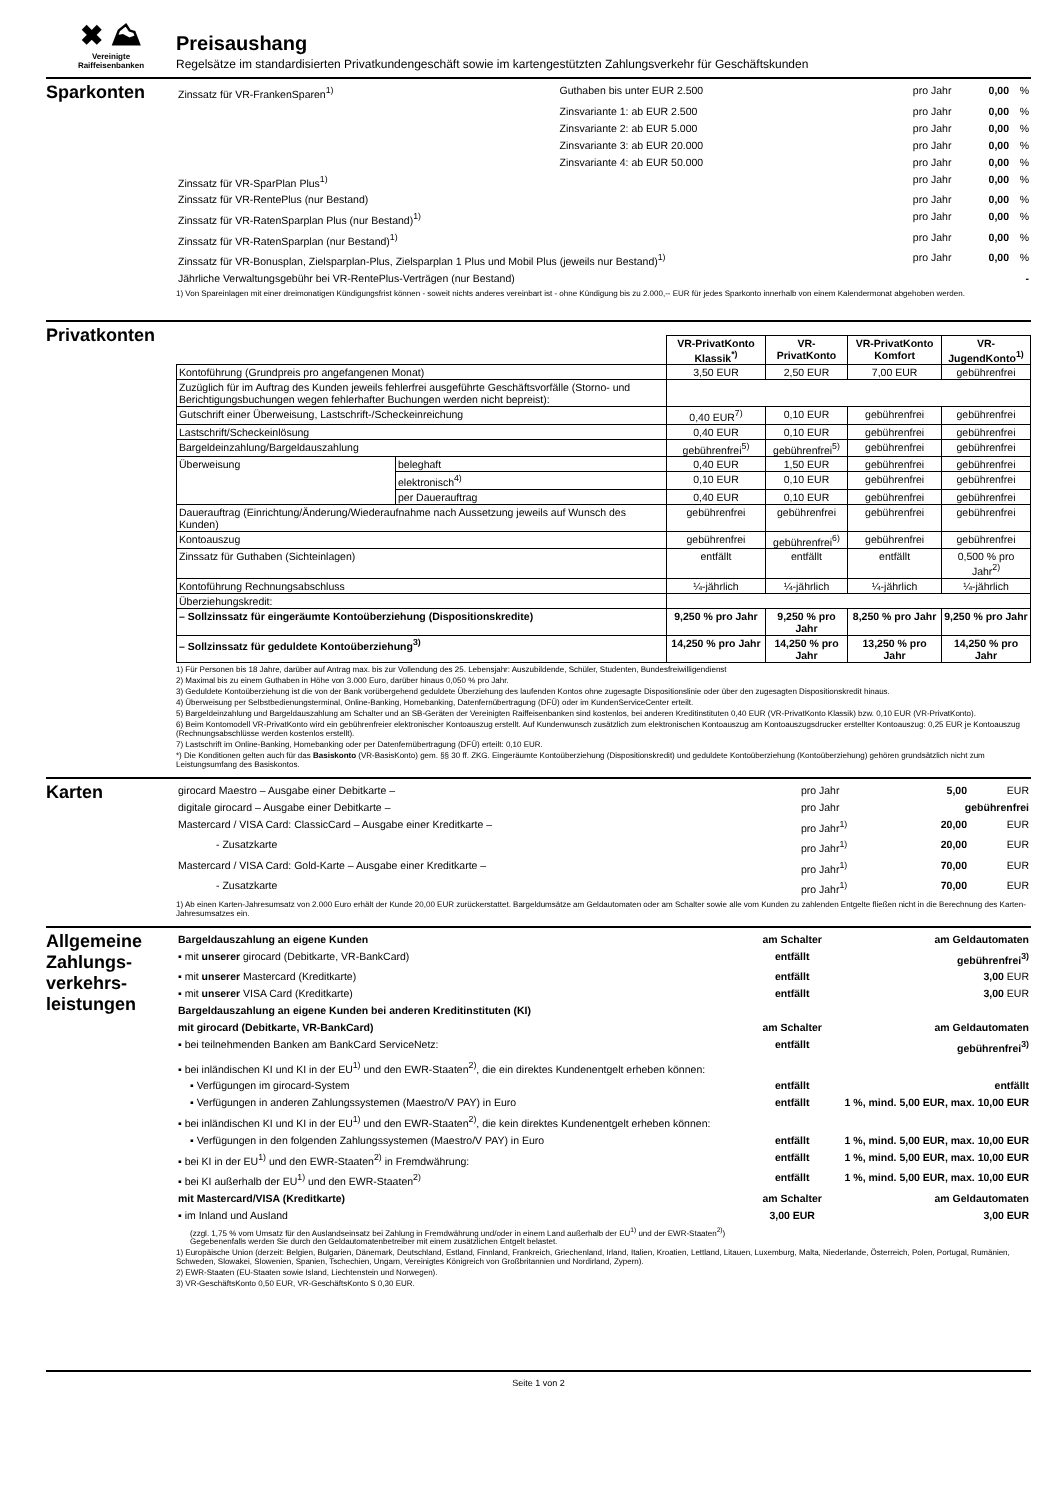✖ ⛰
Vereinigte
Raiffeisenbanken
Preisaushang
Regelsätze im standardisierten Privatkundengeschäft sowie im kartengestützten Zahlungsverkehr für Geschäftskunden
Sparkonten
| Zinssatz für VR-FrankenSparen<sup>1)</sup> | Guthaben bis unter EUR 2.500 | pro Jahr | 0,00 | % |
| | Zinsvariante 1: ab EUR 2.500 | pro Jahr | 0,00 | % |
| | Zinsvariante 2: ab EUR 5.000 | pro Jahr | 0,00 | % |
| | Zinsvariante 3: ab EUR 20.000 | pro Jahr | 0,00 | % |
| | Zinsvariante 4: ab EUR 50.000 | pro Jahr | 0,00 | % |
| Zinssatz für VR-SparPlan Plus<sup>1)</sup> | | pro Jahr | 0,00 | % |
| Zinssatz für VR-RentePlus (nur Bestand) | | pro Jahr | 0,00 | % |
| Zinssatz für VR-RatenSparplan Plus (nur Bestand)<sup>1)</sup> | | pro Jahr | 0,00 | % |
| Zinssatz für VR-RatenSparplan (nur Bestand)<sup>1)</sup> | | pro Jahr | 0,00 | % |
| Zinssatz für VR-Bonusplan, Zielsparplan-Plus, Zielsparplan 1 Plus und Mobil Plus (jeweils nur Bestand)<sup>1)</sup> | | pro Jahr | 0,00 | % |
| Jährliche Verwaltungsgebühr bei VR-RentePlus-Verträgen (nur Bestand) | | | | - |
1) Von Spareinlagen mit einer dreimonatigen Kündigungsfrist können - soweit nichts anderes vereinbart ist - ohne Kündigung bis zu 2.000,-- EUR für jedes Sparkonto innerhalb von einem Kalendermonat abgehoben werden.
Privatkonten
| | | VR-PrivatKonto Klassik<sup>*)</sup> | VR-PrivatKonto | VR-PrivatKonto Komfort | VR-JugendKonto<sup>1)</sup> |
| Kontoführung (Grundpreis pro angefangenen Monat) | | 3,50 EUR | 2,50 EUR | 7,00 EUR | gebührenfrei |
| Zuzüglich für im Auftrag des Kunden jeweils fehlerfrei ausgeführte Geschäftsvorfälle (Storno- und Berichtigungsbuchungen wegen fehlerhafter Buchungen werden nicht bepreist): | | | | | |
| Gutschrift einer Überweisung, Lastschrift-/Scheckeinreichung | | 0,40 EUR<sup>7)</sup> | 0,10 EUR | gebührenfrei | gebührenfrei |
| Lastschrift/Scheckeinlösung | | 0,40 EUR | 0,10 EUR | gebührenfrei | gebührenfrei |
| Bargeldeinzahlung/Bargeldauszahlung | | gebührenfrei<sup>5)</sup> | gebührenfrei<sup>5)</sup> | gebührenfrei | gebührenfrei |
| Überweisung | beleghaft | 0,40 EUR | 1,50 EUR | gebührenfrei | gebührenfrei |
| | elektronisch<sup>4)</sup> | 0,10 EUR | 0,10 EUR | gebührenfrei | gebührenfrei |
| | per Dauerauftrag | 0,40 EUR | 0,10 EUR | gebührenfrei | gebührenfrei |
| Dauerauftrag (Einrichtung/Änderung/Wiederaufnahme nach Aussetzung jeweils auf Wunsch des Kunden) | | gebührenfrei | gebührenfrei | gebührenfrei | gebührenfrei |
| Kontoauszug | | gebührenfrei | gebührenfrei<sup>6)</sup> | gebührenfrei | gebührenfrei |
| Zinssatz für Guthaben (Sichteinlagen) | | entfällt | entfällt | entfällt | 0,500 % pro Jahr<sup>2)</sup> |
| Kontoführung Rechnungsabschluss | | ¼-jährlich | ¼-jährlich | ¼-jährlich | ¼-jährlich |
| Überziehungskredit: | | | | | |
| – Sollzinssatz für eingeräumte Kontoüberziehung (Dispositionskredite) | | 9,250 % pro Jahr | 9,250 % pro Jahr | 8,250 % pro Jahr | 9,250 % pro Jahr |
| – Sollzinssatz für geduldete Kontoüberziehung<sup>3)</sup> | | 14,250 % pro Jahr | 14,250 % pro Jahr | 13,250 % pro Jahr | 14,250 % pro Jahr |
1) Für Personen bis 18 Jahre, darüber auf Antrag max. bis zur Vollendung des 25. Lebensjahr: Auszubildende, Schüler, Studenten, Bundesfreiwilligendienst
2) Maximal bis zu einem Guthaben in Höhe von 3.000 Euro, darüber hinaus 0,050 % pro Jahr.
3) Geduldete Kontoüberziehung ist die von der Bank vorübergehend geduldete Überziehung des laufenden Kontos ohne zugesagte Dispositionslinie oder über den zugesagten Dispositionskredit hinaus.
4) Überweisung per Selbstbedienungsterminal, Online-Banking, Homebanking, Datenfernübertragung (DFÜ) oder im KundenServiceCenter erteilt.
5) Bargeldeinzahlung und Bargeldauszahlung am Schalter und an SB-Geräten der Vereinigten Raiffeisenbanken sind kostenlos, bei anderen Kreditinstituten 0,40 EUR (VR-PrivatKonto Klassik) bzw. 0,10 EUR (VR-PrivatKonto).
6) Beim Kontomodell VR-PrivatKonto wird ein gebührenfreier elektronischer Kontoauszug erstellt. Auf Kundenwunsch zusätzlich zum elektronischen Kontoauszug am Kontoauszugsdrucker erstellter Kontoauszug: 0,25 EUR je Kontoauszug (Rechnungsabschlüsse werden kostenlos erstellt).
7) Lastschrift im Online-Banking, Homebanking oder per Datenfernübertragung (DFÜ) erteilt: 0,10 EUR.
*) Die Konditionen gelten auch für das Basiskonto (VR-BasisKonto) gem. §§ 30 ff. ZKG. Eingeräumte Kontoüberziehung (Dispositionskredit) und geduldete Kontoüberziehung (Kontoüberziehung) gehören grundsätzlich nicht zum Leistungsumfang des Basiskontos.
Karten
| girocard Maestro – Ausgabe einer Debitkarte – | pro Jahr | 5,00 | EUR |
| digitale girocard – Ausgabe einer Debitkarte – | pro Jahr | gebührenfrei | |
| Mastercard / VISA Card: ClassicCard – Ausgabe einer Kreditkarte – | pro Jahr<sup>1)</sup> | 20,00 | EUR |
| - Zusatzkarte | pro Jahr<sup>1)</sup> | 20,00 | EUR |
| Mastercard / VISA Card: Gold-Karte – Ausgabe einer Kreditkarte – | pro Jahr<sup>1)</sup> | 70,00 | EUR |
| - Zusatzkarte | pro Jahr<sup>1)</sup> | 70,00 | EUR |
1) Ab einen Karten-Jahresumsatz von 2.000 Euro erhält der Kunde 20,00 EUR zurückerstattet. Bargeldumsätze am Geldautomaten oder am Schalter sowie alle vom Kunden zu zahlenden Entgelte fließen nicht in die Berechnung des Karten-Jahresumsatzes ein.
Allgemeine Zahlungs-verkehrs-leistungen
| Bargeldauszahlung an eigene Kunden | am Schalter | am Geldautomaten |
| ▪ mit unserer girocard (Debitkarte, VR-BankCard) | entfällt | gebührenfrei<sup>3)</sup> |
| ▪ mit unserer Mastercard (Kreditkarte) | entfällt | 3,00 EUR |
| ▪ mit unserer VISA Card (Kreditkarte) | entfällt | 3,00 EUR |
| Bargeldauszahlung an eigene Kunden bei anderen Kreditinstituten (KI) | | |
| mit girocard (Debitkarte, VR-BankCard) | am Schalter | am Geldautomaten |
| ▪ bei teilnehmenden Banken am BankCard ServiceNetz: | entfällt | gebührenfrei<sup>3)</sup> |
| ▪ bei inländischen KI und KI in der EU<sup>1)</sup> und den EWR-Staaten<sup>2)</sup>, die ein direktes Kundenentgelt erheben können: | | |
| ▪ Verfügungen im girocard-System | entfällt | entfällt |
| ▪ Verfügungen in anderen Zahlungssystemen (Maestro/V PAY) in Euro | entfällt | 1 %, mind. 5,00 EUR, max. 10,00 EUR |
| ▪ bei inländischen KI und KI in der EU<sup>1)</sup> und den EWR-Staaten<sup>2)</sup>, die kein direktes Kundenentgelt erheben können: | | |
| ▪ Verfügungen in den folgenden Zahlungssystemen (Maestro/V PAY) in Euro | entfällt | 1 %, mind. 5,00 EUR, max. 10,00 EUR |
| ▪ bei KI in der EU<sup>1)</sup> und den EWR-Staaten<sup>2)</sup> in Fremdwährung: | entfällt | 1 %, mind. 5,00 EUR, max. 10,00 EUR |
| ▪ bei KI außerhalb der EU<sup>1)</sup> und den EWR-Staaten<sup>2)</sup> | entfällt | 1 %, mind. 5,00 EUR, max. 10,00 EUR |
| mit Mastercard/VISA (Kreditkarte) | am Schalter | am Geldautomaten |
| ▪ im Inland und Ausland | 3,00 EUR | 3,00 EUR |
(zzgl. 1,75 % vom Umsatz für den Auslandseinsatz bei Zahlung in Fremdwährung und/oder in einem Land außerhalb der EU<sup>1)</sup> und der EWR-Staaten<sup>2)</sup>)
Gegebenenfalls werden Sie durch den Geldautomatenbetreiber mit einem zusätzlichen Entgelt belastet.
1) Europäische Union (derzeit: Belgien, Bulgarien, Dänemark, Deutschland, Estland, Finnland, Frankreich, Griechenland, Irland, Italien, Kroatien, Lettland, Litauen, Luxemburg, Malta, Niederlande, Österreich, Polen, Portugal, Rumänien, Schweden, Slowakei, Slowenien, Spanien, Tschechien, Ungarn, Vereinigtes Königreich von Großbritannien und Nordirland, Zypern).
2) EWR-Staaten (EU-Staaten sowie Island, Liechtenstein und Norwegen).
3) VR-GeschäftsKonto 0,50 EUR, VR-GeschäftsKonto S 0,30 EUR.
Seite 1 von 2